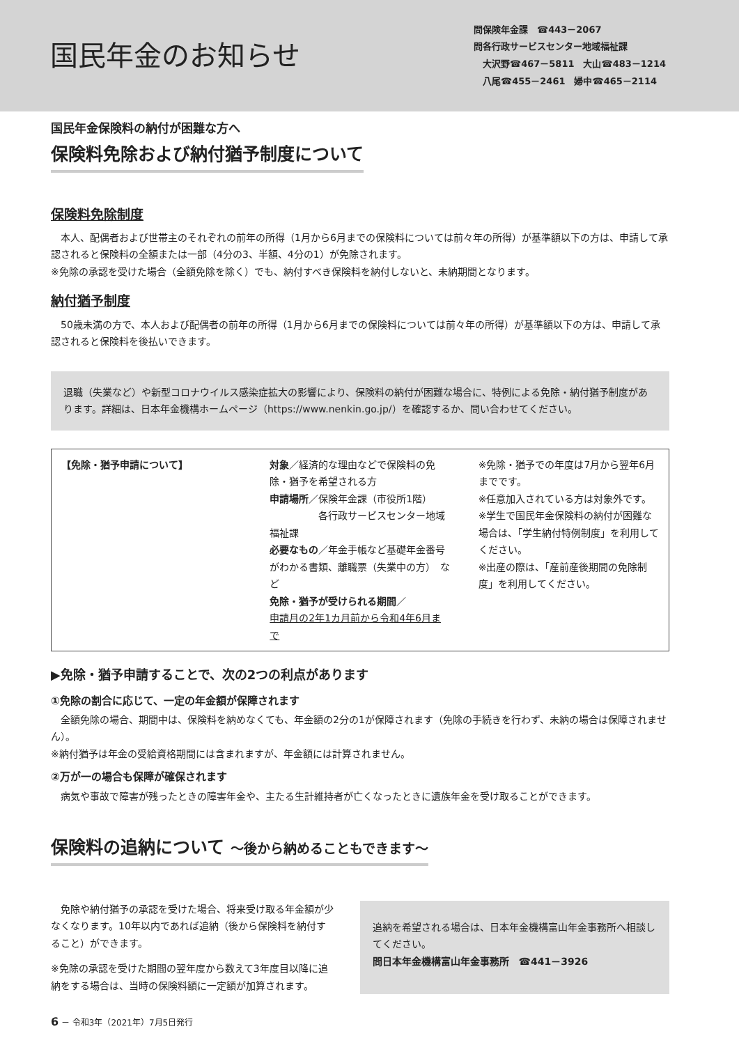国民年金のお知らせ
問保険年金課　☎443－2067
問各行政サービスセンター地域福祉課
　大沢野☎467－5811　大山☎483－1214
　八尾☎455－2461　婦中☎465－2114
国民年金保険料の納付が困難な方へ
保険料免除および納付猶予制度について
保険料免除制度
　本人、配偶者および世帯主のそれぞれの前年の所得（1月から6月までの保険料については前々年の所得）が基準額以下の方は、申請して承認されると保険料の全額または一部（4分の3、半額、4分の1）が免除されます。
※免除の承認を受けた場合（全額免除を除く）でも、納付すべき保険料を納付しないと、未納期間となります。
納付猶予制度
　50歳未満の方で、本人および配偶者の前年の所得（1月から6月までの保険料については前々年の所得）が基準額以下の方は、申請して承認されると保険料を後払いできます。
退職（失業など）や新型コロナウイルス感染症拡大の影響により、保険料の納付が困難な場合に、特例による免除・納付猶予制度があります。詳細は、日本年金機構ホームページ（https://www.nenkin.go.jp/）を確認するか、問い合わせてください。
【免除・猶予申請について】
対象／経済的な理由などで保険料の免除・猶予を希望される方
申請場所／保険年金課（市役所1階）
　　　　　各行政サービスセンター地域福祉課
必要なもの／年金手帳など基礎年金番号がわかる書類、離職票（失業中の方）　など
免除・猶予が受けられる期間／
申請月の2年1カ月前から令和4年6月まで
※免除・猶予での年度は7月から翌年6月までです。
※任意加入されている方は対象外です。
※学生で国民年金保険料の納付が困難な場合は、「学生納付特例制度」を利用してください。
※出産の際は、「産前産後期間の免除制度」を利用してください。
▶免除・猶予申請することで、次の2つの利点があります
①免除の割合に応じて、一定の年金額が保障されます
　全額免除の場合、期間中は、保険料を納めなくても、年金額の2分の1が保障されます（免除の手続きを行わず、未納の場合は保障されません）。
※納付猶予は年金の受給資格期間には含まれますが、年金額には計算されません。
②万が一の場合も保障が確保されます
　病気や事故で障害が残ったときの障害年金や、主たる生計維持者が亡くなったときに遺族年金を受け取ることができます。
保険料の追納について ～後から納めることもできます～
　免除や納付猶予の承認を受けた場合、将来受け取る年金額が少なくなります。10年以内であれば追納（後から保険料を納付すること）ができます。
※免除の承認を受けた期間の翌年度から数えて3年度目以降に追納をする場合は、当時の保険料額に一定額が加算されます。
追納を希望される場合は、日本年金機構富山年金事務所へ相談してください。
問日本年金機構富山年金事務所　☎441－3926
6 － 令和3年（2021年）7月5日発行